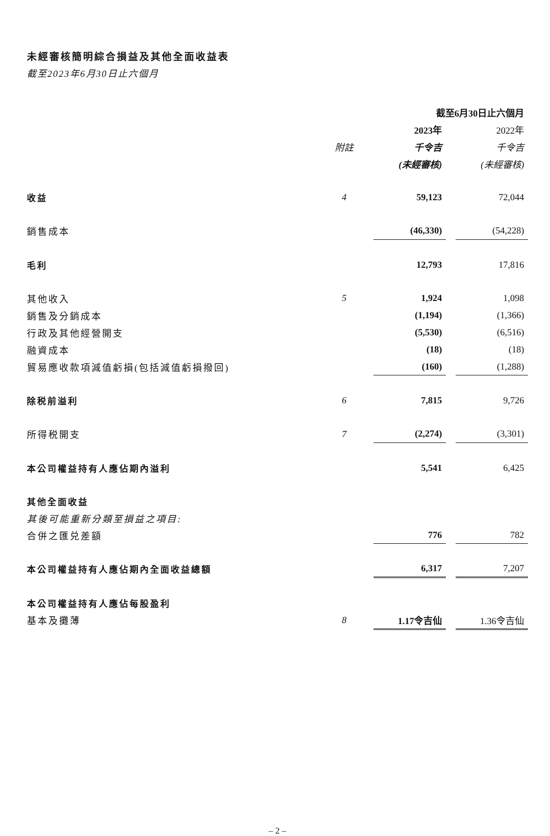未經審核簡明綜合損益及其他全面收益表
截至2023年6月30日止六個月
| | | 截至6月30日止六個月 | | |
| | | 2023年 | | 2022年 |
| | 附註 | 千令吉 | | 千令吉 |
| | | (未經審核) | | (未經審核) |
| 收益 | 4 | 59,123 | | 72,044 |
| 銷售成本 | | (46,330) | | (54,228) |
| 毛利 | | 12,793 | | 17,816 |
| 其他收入 | 5 | 1,924 | | 1,098 |
| 銷售及分銷成本 | | (1,194) | | (1,366) |
| 行政及其他經營開支 | | (5,530) | | (6,516) |
| 融資成本 | | (18) | | (18) |
| 貿易應收款項減值虧損(包括減值虧損撥回) | | (160) | | (1,288) |
| 除税前溢利 | 6 | 7,815 | | 9,726 |
| 所得税開支 | 7 | (2,274) | | (3,301) |
| 本公司權益持有人應佔期內溢利 | | 5,541 | | 6,425 |
| 其他全面收益 | | | | |
| 其後可能重新分類至損益之項目: | | | | |
| 合併之匯兑差額 | | 776 | | 782 |
| 本公司權益持有人應佔期內全面收益總額 | | 6,317 | | 7,207 |
| 本公司權益持有人應佔每股盈利 | | | | |
| 基本及攤薄 | 8 | 1.17令吉仙 | | 1.36令吉仙 |
– 2 –